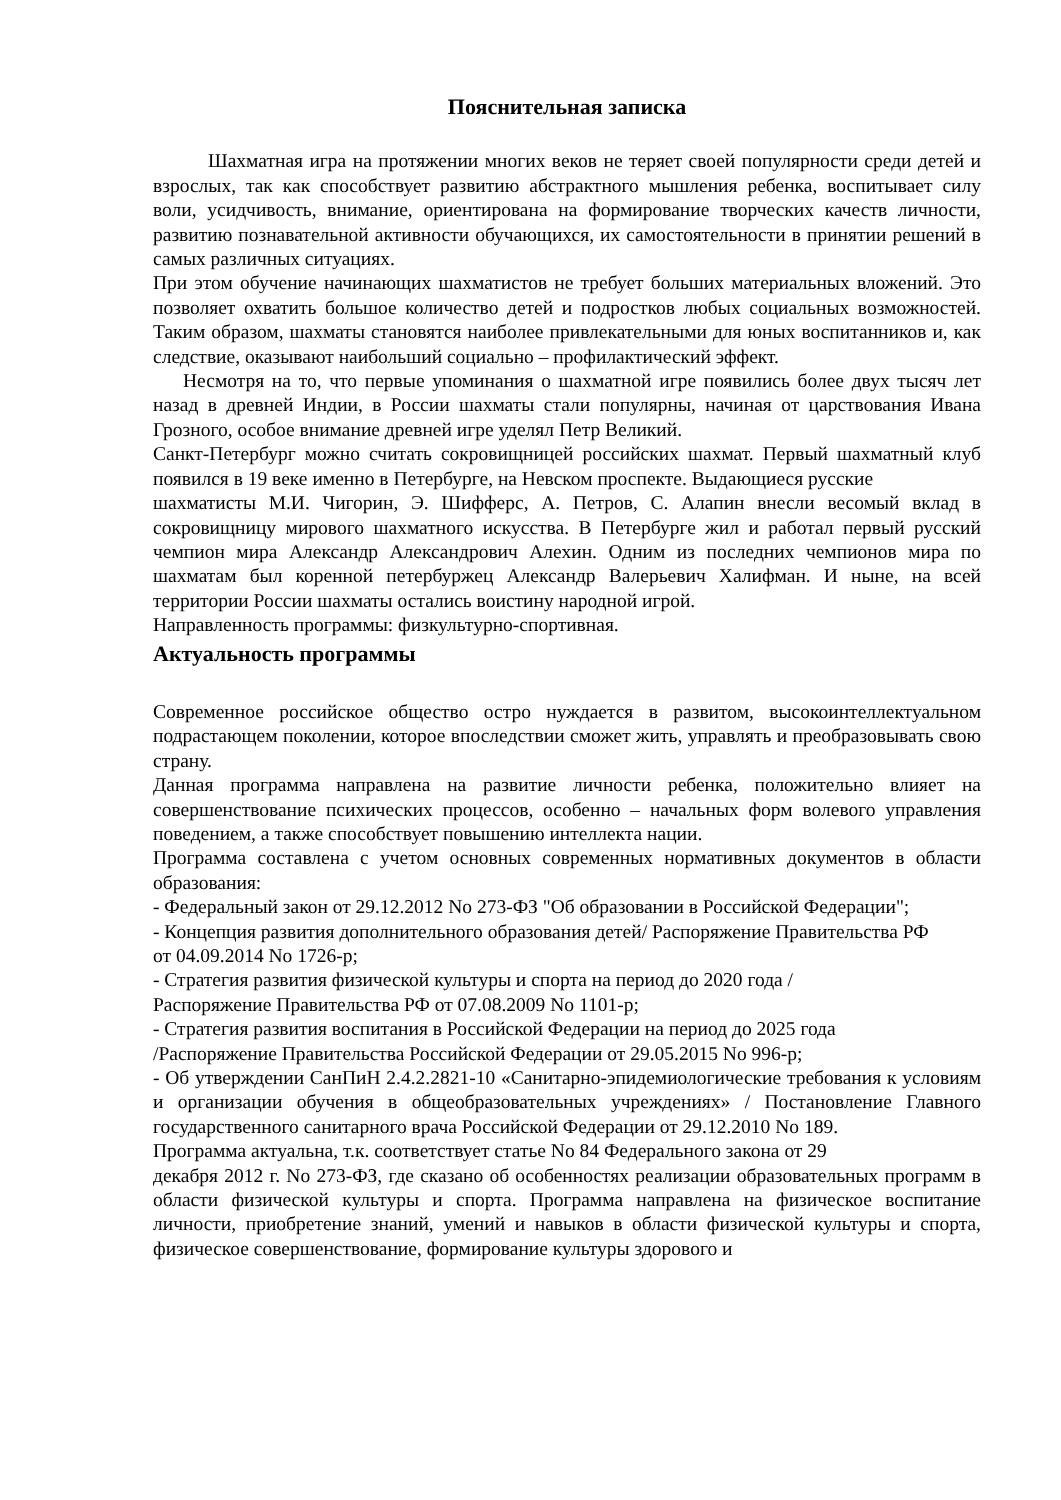Пояснительная записка
Шахматная игра на протяжении многих веков не теряет своей популярности среди детей и взрослых, так как способствует развитию абстрактного мышления ребенка, воспитывает силу воли, усидчивость, внимание, ориентирована на формирование творческих качеств личности, развитию познавательной активности обучающихся, их самостоятельности в принятии решений в самых различных ситуациях.
При этом обучение начинающих шахматистов не требует больших материальных вложений. Это позволяет охватить большое количество детей и подростков любых социальных возможностей. Таким образом, шахматы становятся наиболее привлекательными для юных воспитанников и, как следствие, оказывают наибольший социально – профилактический эффект.
Несмотря на то, что первые упоминания о шахматной игре появились более двух тысяч лет назад в древней Индии, в России шахматы стали популярны, начиная от царствования Ивана Грозного, особое внимание древней игре уделял Петр Великий.
Санкт-Петербург можно считать сокровищницей российских шахмат. Первый шахматный клуб появился в 19 веке именно в Петербурге, на Невском проспекте. Выдающиеся русские
шахматисты М.И. Чигорин, Э. Шифферс, А. Петров, С. Алапин внесли весомый вклад в сокровищницу мирового шахматного искусства. В Петербурге жил и работал первый русский чемпион мира Александр Александрович Алехин. Одним из последних чемпионов мира по шахматам был коренной петербуржец Александр Валерьевич Халифман. И ныне, на всей территории России шахматы остались воистину народной игрой.
Направленность программы: физкультурно-спортивная.
Актуальность программы
Современное российское общество остро нуждается в развитом, высокоинтеллектуальном подрастающем поколении, которое впоследствии сможет жить, управлять и преобразовывать свою страну.
Данная программа направлена на развитие личности ребенка, положительно влияет на совершенствование психических процессов, особенно – начальных форм волевого управления поведением, а также способствует повышению интеллекта нации.
Программа составлена с учетом основных современных нормативных документов в области образования:
- Федеральный закон от 29.12.2012 No 273-ФЗ "Об образовании в Российской Федерации";
- Концепция развития дополнительного образования детей/ Распоряжение Правительства РФ
от 04.09.2014 No 1726-р;
- Стратегия развития физической культуры и спорта на период до 2020 года /
Распоряжение Правительства РФ от 07.08.2009 No 1101-р;
- Стратегия развития воспитания в Российской Федерации на период до 2025 года
/Распоряжение Правительства Российской Федерации от 29.05.2015 No 996-р;
- Об утверждении СанПиН 2.4.2.2821-10 «Санитарно-эпидемиологические требования к условиям и организации обучения в общеобразовательных учреждениях» / Постановление Главного государственного санитарного врача Российской Федерации от 29.12.2010 No 189.
Программа актуальна, т.к. соответствует статье No 84 Федерального закона от 29
декабря 2012 г. No 273-ФЗ, где сказано об особенностях реализации образовательных программ в области физической культуры и спорта. Программа направлена на физическое воспитание личности, приобретение знаний, умений и навыков в области физической культуры и спорта, физическое совершенствование, формирование культуры здорового и